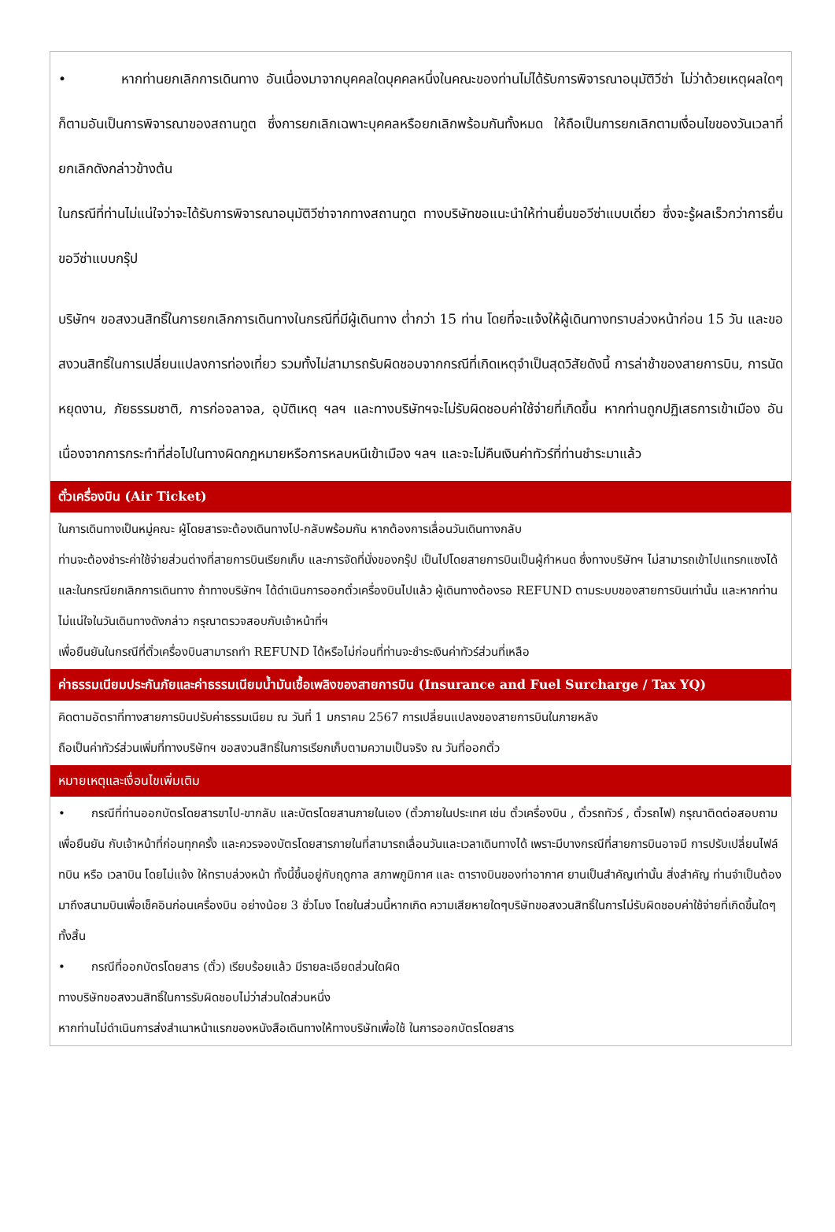• หากท่านยกเลิกการเดินทาง อันเนื่องมาจากบุคคลใดบุคคลหนึ่งในคณะของท่านไม่ได้รับการพิจารณาอนุมัติวีซ่า ไม่ว่าด้วยเหตุผลใดๆ ก็ตามอันเป็นการพิจารณาของสถานทูต ซึ่งการยกเลิกเฉพาะบุคคลหรือยกเลิกพร้อมกันทั้งหมด ให้ถือเป็นการยกเลิกตามเงื่อนไขของวันเวลาที่ยกเลิกดังกล่าวข้างต้น
ในกรณีที่ท่านไม่แน่ใจว่าจะได้รับการพิจารณาอนุมัติวีซ่าจากทางสถานทูต ทางบริษัทขอแนะนำให้ท่านยื่นขอวีซ่าแบบเดี่ยว ซึ่งจะรู้ผลเร็วกว่าการยื่นขอวีซ่าแบบกรุ๊ป
บริษัทฯ ขอสงวนสิทธิ์ในการยกเลิกการเดินทางในกรณีที่มีผู้เดินทาง ต่ำกว่า 15 ท่าน โดยที่จะแจ้งให้ผู้เดินทางทราบล่วงหน้าก่อน 15 วัน และขอสงวนสิทธิ์ในการเปลี่ยนแปลงการท่องเที่ยว รวมทั้งไม่สามารถรับผิดชอบจากกรณีที่เกิดเหตุจำเป็นสุดวิสัยดังนี้ การล่าช้าของสายการบิน, การนัดหยุดงาน, ภัยธรรมชาติ, การก่อจลาจล, อุบัติเหตุ ฯลฯ และทางบริษัทฯจะไม่รับผิดชอบค่าใช้จ่ายที่เกิดขึ้น หากท่านถูกปฏิเสธการเข้าเมือง อันเนื่องจากการกระทำที่ส่อไปในทางผิดกฎหมายหรือการหลบหนีเข้าเมือง ฯลฯ และจะไม่คืนเงินค่าทัวร์ที่ท่านชำระมาแล้ว
ตั๋วเครื่องบิน (Air Ticket)
ในการเดินทางเป็นหมู่คณะ ผู้โดยสารจะต้องเดินทางไป-กลับพร้อมกัน หากต้องการเลื่อนวันเดินทางกลับ
ท่านจะต้องชำระค่าใช้จ่ายส่วนต่างที่สายการบินเรียกเก็บ และการจัดที่นั่งของกรุ๊ป เป็นไปโดยสายการบินเป็นผู้กำหนด ซึ่งทางบริษัทฯ ไม่สามารถเข้าไปแทรกแซงได้ และในกรณียกเลิกการเดินทาง ถ้าทางบริษัทฯ ได้ดำเนินการออกตั๋วเครื่องบินไปแล้ว ผู้เดินทางต้องรอ REFUND ตามระบบของสายการบินเท่านั้น และหากท่านไม่แน่ใจในวันเดินทางดังกล่าว กรุณาตรวจสอบกับเจ้าหน้าที่ฯ
เพื่อยืนยันในกรณีที่ตั๋วเครื่องบินสามารถทำ REFUND ได้หรือไม่ก่อนที่ท่านจะชำระเงินค่าทัวร์ส่วนที่เหลือ
ค่าธรรมเนียมประกันภัยและค่าธรรมเนียมน้ำมันเชื้อเพลิงของสายการบิน (Insurance and Fuel Surcharge / Tax YQ)
คิดตามอัตราที่ทางสายการบินปรับค่าธรรมเนียม ณ วันที่ 1 มกราคม 2567 การเปลี่ยนแปลงของสายการบินในภายหลัง
ถือเป็นค่าทัวร์ส่วนเพิ่มที่ทางบริษัทฯ ขอสงวนสิทธิ์ในการเรียกเก็บตามความเป็นจริง ณ วันที่ออกตั๋ว
หมายเหตุและเงื่อนไขเพิ่มเติม
• กรณีที่ท่านออกบัตรโดยสารขาไป-ขากลับ และบัตรโดยสานภายในเอง (ตั๋วภายในประเทศ เช่น ตั๋วเครื่องบิน , ตั๋วรถทัวร์ , ตั๋วรถไฟ) กรุณาติดต่อสอบถามเพื่อยืนยัน กับเจ้าหน้าที่ก่อนทุกครั้ง และควรจองบัตรโดยสารภายในที่สามารถเลื่อนวันและเวลาเดินทางได้ เพราะมีบางกรณีที่สายการบินอาจมี การปรับเปลี่ยนไฟล์ทบิน หรือ เวลาบิน โดยไม่แจ้ง ให้ทราบล่วงหน้า ทั้งนี้ขึ้นอยู่กับฤดูกาล สภาพภูมิกาศ และ ตารางบินของท่าอากาศ ยานเป็นสำคัญเท่านั้น สิ่งสำคัญ ท่านจำเป็นต้องมาถึงสนามบินเพื่อเช็คอินก่อนเครื่องบิน อย่างน้อย 3 ชั่วโมง โดยในส่วนนี้หากเกิด ความเสียหายใดๆบริษัทขอสงวนสิทธิ์ในการไม่รับผิดชอบค่าใช้จ่ายที่เกิดขึ้นใดๆทั้งสิ้น
• กรณีที่ออกบัตรโดยสาร (ตั๋ว) เรียบร้อยแล้ว มีรายละเอียดส่วนใดผิด
ทางบริษัทขอสงวนสิทธิ์ในการรับผิดชอบไม่ว่าส่วนใดส่วนหนึ่ง
หากท่านไม่ดำเนินการส่งสำเนาหน้าแรกของหนังสือเดินทางให้ทางบริษัทเพื่อใช้ ในการออกบัตรโดยสาร